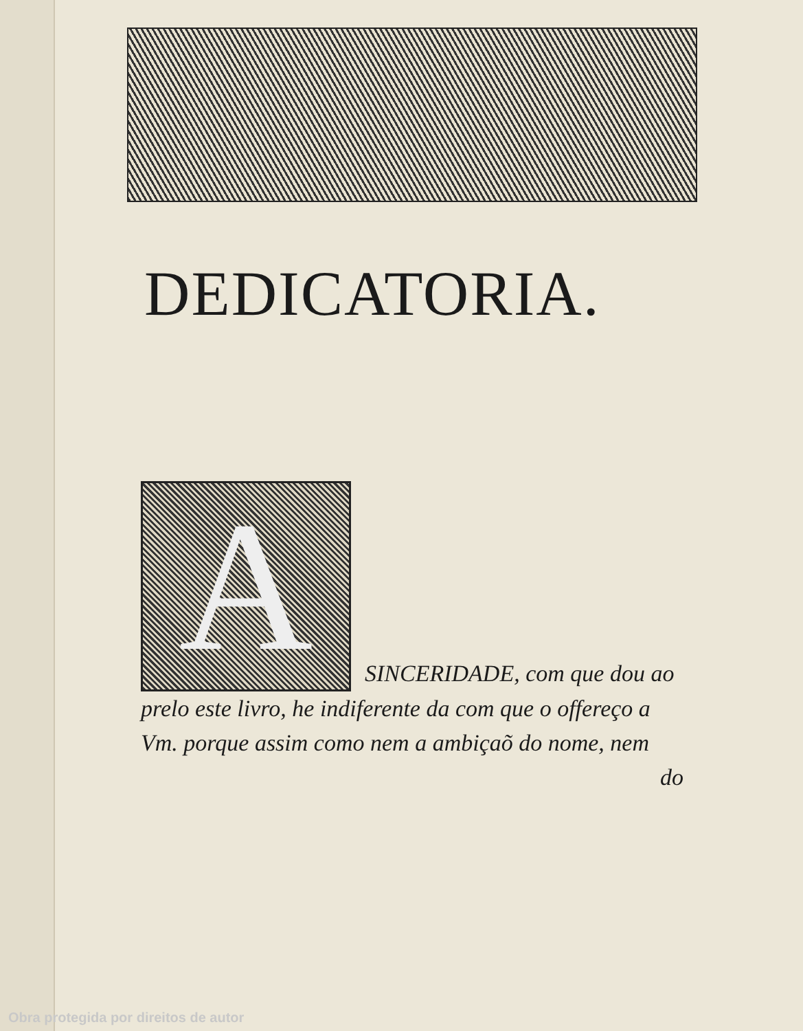DEDICATORIA.
A
SINCERIDADE, com que dou ao
prelo este livro, he indiferente da com que o offereço a Vm. porque assim como nem a ambiçaõ do nome, nem
do
Obra protegida por direitos de autor